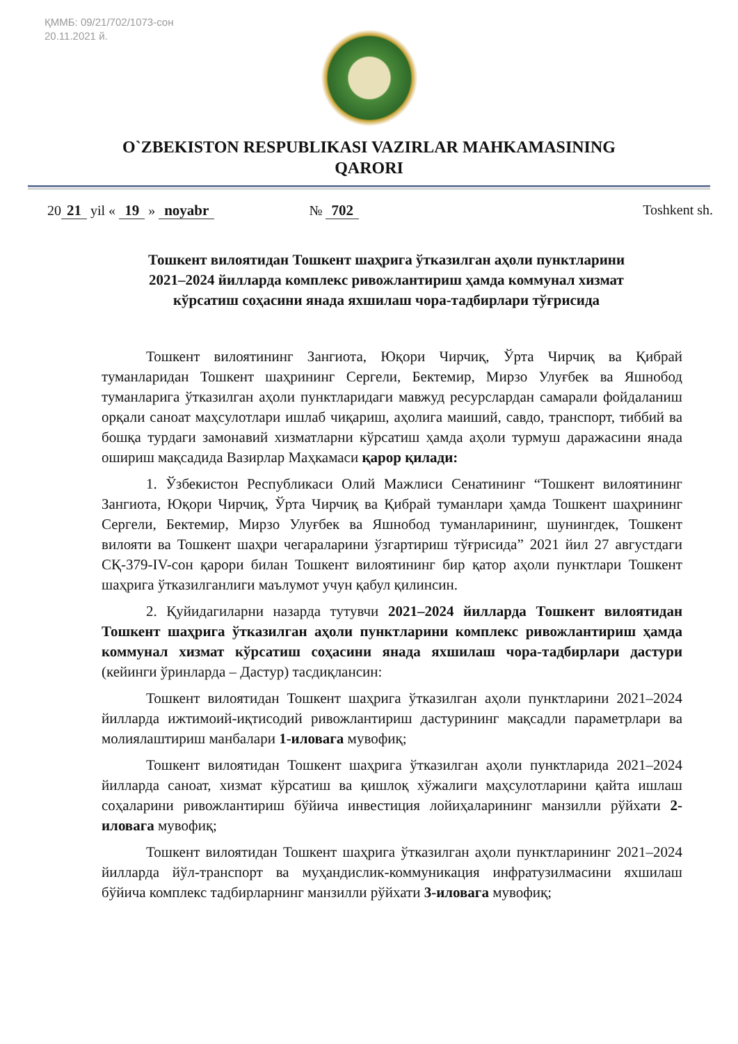ҚММБ: 09/21/702/1073-сон
20.11.2021 й.
O`ZBEKISTON RESPUBLIKASI VAZIRLAR MAHKAMASINING
QARORI
20 21 yil « 19 » noyabr № 702 Toshkent sh.
Тошкент вилоятидан Тошкент шаҳрига ўтказилган аҳоли пунктларини 2021–2024 йилларда комплекс ривожлантириш ҳамда коммунал хизмат кўрсатиш соҳасини янада яхшилаш чора-тадбирлари тўғрисида
Тошкент вилоятининг Зангиота, Юқори Чирчиқ, Ўрта Чирчиқ ва Қибрай туманларидан Тошкент шаҳрининг Сергели, Бектемир, Мирзо Улуғбек ва Яшнобод туманларига ўтказилган аҳоли пунктларидаги мавжуд ресурслардан самарали фойдаланиш орқали саноат маҳсулотлари ишлаб чиқариш, аҳолига маиший, савдо, транспорт, тиббий ва бошқа турдаги замонавий хизматларни кўрсатиш ҳамда аҳоли турмуш даражасини янада ошириш мақсадида Вазирлар Маҳкамаси қарор қилади:
1. Ўзбекистон Республикаси Олий Мажлиси Сенатининг “Тошкент вилоятининг Зангиота, Юқори Чирчиқ, Ўрта Чирчиқ ва Қибрай туманлари ҳамда Тошкент шаҳрининг Сергели, Бектемир, Мирзо Улуғбек ва Яшнобод туманларининг, шунингдек, Тошкент вилояти ва Тошкент шаҳри чегараларини ўзгартириш тўғрисида” 2021 йил 27 августдаги СҚ-379-IV-сон қарори билан Тошкент вилоятининг бир қатор аҳоли пунктлари Тошкент шаҳрига ўтказилганлиги маълумот учун қабул қилинсин.
2. Қуйидагиларни назарда тутувчи 2021–2024 йилларда Тошкент вилоятидан Тошкент шаҳрига ўтказилган аҳоли пунктларини комплекс ривожлантириш ҳамда коммунал хизмат кўрсатиш соҳасини янада яхшилаш чора-тадбирлари дастури (кейинги ўринларда – Дастур) тасдиқлансин:
Тошкент вилоятидан Тошкент шаҳрига ўтказилган аҳоли пунктларини 2021–2024 йилларда ижтимоий-иқтисодий ривожлантириш дастурининг мақсадли параметрлари ва молиялаштириш манбалари 1-иловага мувофиқ;
Тошкент вилоятидан Тошкент шаҳрига ўтказилган аҳоли пунктларида 2021–2024 йилларда саноат, хизмат кўрсатиш ва қишлоқ хўжалиги маҳсулотларини қайта ишлаш соҳаларини ривожлантириш бўйича инвестиция лойиҳаларининг манзилли рўйхати 2-иловага мувофиқ;
Тошкент вилоятидан Тошкент шаҳрига ўтказилган аҳоли пунктларининг 2021–2024 йилларда йўл-транспорт ва муҳандислик-коммуникация инфратузилмасини яхшилаш бўйича комплекс тадбирларнинг манзилли рўйхати 3-иловага мувофиқ;